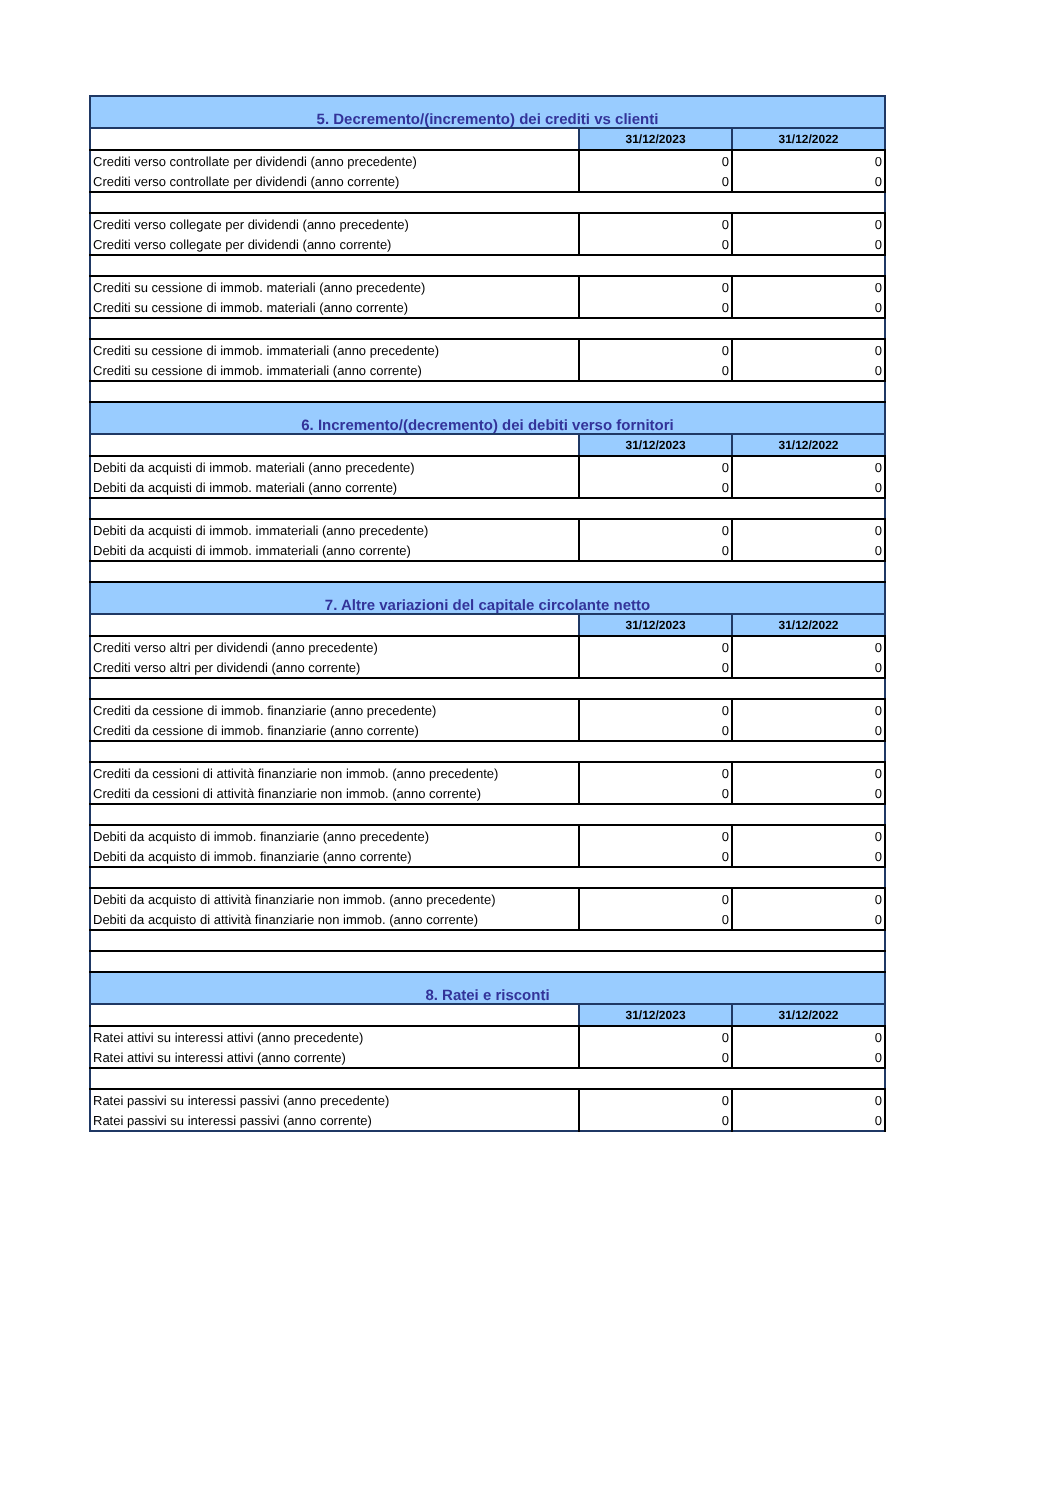| 5. Decremento/(incremento) dei crediti vs clienti | | |
| | 31/12/2023 | 31/12/2022 |
| Crediti verso controllate per dividendi (anno precedente) | 0 | 0 |
| Crediti verso controllate per dividendi (anno corrente) | 0 | 0 |
| Crediti verso collegate per dividendi (anno precedente) | 0 | 0 |
| Crediti verso collegate per dividendi (anno corrente) | 0 | 0 |
| Crediti su cessione di immob. materiali (anno precedente) | 0 | 0 |
| Crediti su cessione di immob. materiali (anno corrente) | 0 | 0 |
| Crediti su cessione di immob. immateriali (anno precedente) | 0 | 0 |
| Crediti su cessione di immob. immateriali (anno corrente) | 0 | 0 |
| 6. Incremento/(decremento) dei debiti verso fornitori | | |
| | 31/12/2023 | 31/12/2022 |
| Debiti da acquisti di immob. materiali (anno precedente) | 0 | 0 |
| Debiti da acquisti di immob. materiali (anno corrente) | 0 | 0 |
| Debiti da acquisti di immob. immateriali (anno precedente) | 0 | 0 |
| Debiti da acquisti di immob. immateriali (anno corrente) | 0 | 0 |
| 7. Altre variazioni del capitale circolante netto | | |
| | 31/12/2023 | 31/12/2022 |
| Crediti verso altri per dividendi (anno precedente) | 0 | 0 |
| Crediti verso altri per dividendi (anno corrente) | 0 | 0 |
| Crediti da cessione di immob. finanziarie (anno precedente) | 0 | 0 |
| Crediti da cessione di immob. finanziarie (anno corrente) | 0 | 0 |
| Crediti da cessioni di attività finanziarie non immob. (anno precedente) | 0 | 0 |
| Crediti da cessioni di attività finanziarie non immob. (anno corrente) | 0 | 0 |
| Debiti da acquisto di immob. finanziarie (anno precedente) | 0 | 0 |
| Debiti da acquisto di immob. finanziarie (anno corrente) | 0 | 0 |
| Debiti da acquisto di attività finanziarie non immob. (anno precedente) | 0 | 0 |
| Debiti da acquisto di attività finanziarie non immob. (anno corrente) | 0 | 0 |
| 8. Ratei e risconti | | |
| | 31/12/2023 | 31/12/2022 |
| Ratei attivi su interessi attivi (anno precedente) | 0 | 0 |
| Ratei attivi su interessi attivi (anno corrente) | 0 | 0 |
| Ratei passivi su interessi passivi (anno precedente) | 0 | 0 |
| Ratei passivi su interessi passivi (anno corrente) | 0 | 0 |